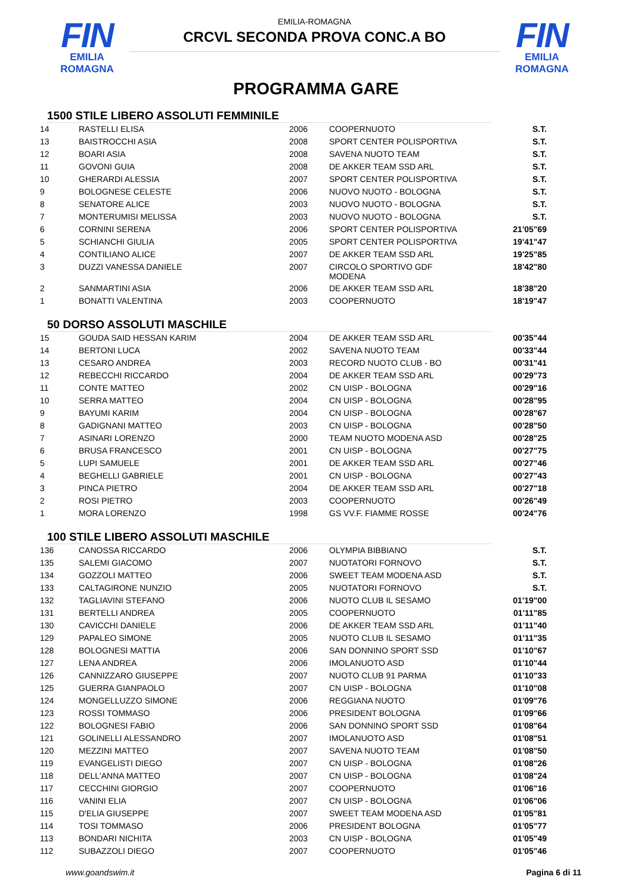FIN
EMILIA ROMAGNA
EMILIA-ROMAGNA
CRCVL SECONDA PROVA CONC.A BO
FIN
EMILIA ROMAGNA
PROGRAMMA GARE
1500 STILE LIBERO ASSOLUTI FEMMINILE
| 14 | RASTELLI ELISA | 2006 | COOPERNUOTO | S.T. |
| 13 | BAISTROCCHI ASIA | 2008 | SPORT CENTER POLISPORTIVA | S.T. |
| 12 | BOARI ASIA | 2008 | SAVENA NUOTO TEAM | S.T. |
| 11 | GOVONI GUIA | 2008 | DE AKKER TEAM SSD ARL | S.T. |
| 10 | GHERARDI ALESSIA | 2007 | SPORT CENTER POLISPORTIVA | S.T. |
| 9 | BOLOGNESE CELESTE | 2006 | NUOVO NUOTO - BOLOGNA | S.T. |
| 8 | SENATORE ALICE | 2003 | NUOVO NUOTO - BOLOGNA | S.T. |
| 7 | MONTERUMISI MELISSA | 2003 | NUOVO NUOTO - BOLOGNA | S.T. |
| 6 | CORNINI SERENA | 2006 | SPORT CENTER POLISPORTIVA | 21'05"69 |
| 5 | SCHIANCHI GIULIA | 2005 | SPORT CENTER POLISPORTIVA | 19'41"47 |
| 4 | CONTILIANO ALICE | 2007 | DE AKKER TEAM SSD ARL | 19'25"85 |
| 3 | DUZZI VANESSA DANIELE | 2007 | CIRCOLO SPORTIVO GDF MODENA | 18'42"80 |
| 2 | SANMARTINI ASIA | 2006 | DE AKKER TEAM SSD ARL | 18'38"20 |
| 1 | BONATTI VALENTINA | 2003 | COOPERNUOTO | 18'19"47 |
50 DORSO ASSOLUTI MASCHILE
| 15 | GOUDA SAID HESSAN KARIM | 2004 | DE AKKER TEAM SSD ARL | 00'35"44 |
| 14 | BERTONI LUCA | 2002 | SAVENA NUOTO TEAM | 00'33"44 |
| 13 | CESARO ANDREA | 2003 | RECORD NUOTO CLUB - BO | 00'31"41 |
| 12 | REBECCHI RICCARDO | 2004 | DE AKKER TEAM SSD ARL | 00'29"73 |
| 11 | CONTE MATTEO | 2002 | CN UISP - BOLOGNA | 00'29"16 |
| 10 | SERRA MATTEO | 2004 | CN UISP - BOLOGNA | 00'28"95 |
| 9 | BAYUMI KARIM | 2004 | CN UISP - BOLOGNA | 00'28"67 |
| 8 | GADIGNANI MATTEO | 2003 | CN UISP - BOLOGNA | 00'28"50 |
| 7 | ASINARI LORENZO | 2000 | TEAM NUOTO MODENA ASD | 00'28"25 |
| 6 | BRUSA FRANCESCO | 2001 | CN UISP - BOLOGNA | 00'27"75 |
| 5 | LUPI SAMUELE | 2001 | DE AKKER TEAM SSD ARL | 00'27"46 |
| 4 | BEGHELLI GABRIELE | 2001 | CN UISP - BOLOGNA | 00'27"43 |
| 3 | PINCA PIETRO | 2004 | DE AKKER TEAM SSD ARL | 00'27"18 |
| 2 | ROSI PIETRO | 2003 | COOPERNUOTO | 00'26"49 |
| 1 | MORA LORENZO | 1998 | GS VV.F. FIAMME ROSSE | 00'24"76 |
100 STILE LIBERO ASSOLUTI MASCHILE
| 136 | CANOSSA RICCARDO | 2006 | OLYMPIA BIBBIANO | S.T. |
| 135 | SALEMI GIACOMO | 2007 | NUOTATORI FORNOVO | S.T. |
| 134 | GOZZOLI MATTEO | 2006 | SWEET TEAM MODENA ASD | S.T. |
| 133 | CALTAGIRONE NUNZIO | 2005 | NUOTATORI FORNOVO | S.T. |
| 132 | TAGLIAVINI STEFANO | 2006 | NUOTO CLUB IL SESAMO | 01'19"00 |
| 131 | BERTELLI ANDREA | 2005 | COOPERNUOTO | 01'11"85 |
| 130 | CAVICCHI DANIELE | 2006 | DE AKKER TEAM SSD ARL | 01'11"40 |
| 129 | PAPALEO SIMONE | 2005 | NUOTO CLUB IL SESAMO | 01'11"35 |
| 128 | BOLOGNESI MATTIA | 2006 | SAN DONNINO SPORT SSD | 01'10"67 |
| 127 | LENA ANDREA | 2006 | IMOLANUOTO ASD | 01'10"44 |
| 126 | CANNIZZARO GIUSEPPE | 2007 | NUOTO CLUB 91 PARMA | 01'10"33 |
| 125 | GUERRA GIANPAOLO | 2007 | CN UISP - BOLOGNA | 01'10"08 |
| 124 | MONGELLUZZO SIMONE | 2006 | REGGIANA NUOTO | 01'09"76 |
| 123 | ROSSI TOMMASO | 2006 | PRESIDENT BOLOGNA | 01'09"66 |
| 122 | BOLOGNESI FABIO | 2006 | SAN DONNINO SPORT SSD | 01'08"64 |
| 121 | GOLINELLI ALESSANDRO | 2007 | IMOLANUOTO ASD | 01'08"51 |
| 120 | MEZZINI MATTEO | 2007 | SAVENA NUOTO TEAM | 01'08"50 |
| 119 | EVANGELISTI DIEGO | 2007 | CN UISP - BOLOGNA | 01'08"26 |
| 118 | DELL'ANNA MATTEO | 2007 | CN UISP - BOLOGNA | 01'08"24 |
| 117 | CECCHINI GIORGIO | 2007 | COOPERNUOTO | 01'06"16 |
| 116 | VANINI ELIA | 2007 | CN UISP - BOLOGNA | 01'06"06 |
| 115 | D'ELIA GIUSEPPE | 2007 | SWEET TEAM MODENA ASD | 01'05"81 |
| 114 | TOSI TOMMASO | 2006 | PRESIDENT BOLOGNA | 01'05"77 |
| 113 | BONDARI NICHITA | 2003 | CN UISP - BOLOGNA | 01'05"49 |
| 112 | SUBAZZOLI DIEGO | 2007 | COOPERNUOTO | 01'05"46 |
www.goandswim.it Pagina 6 di 11